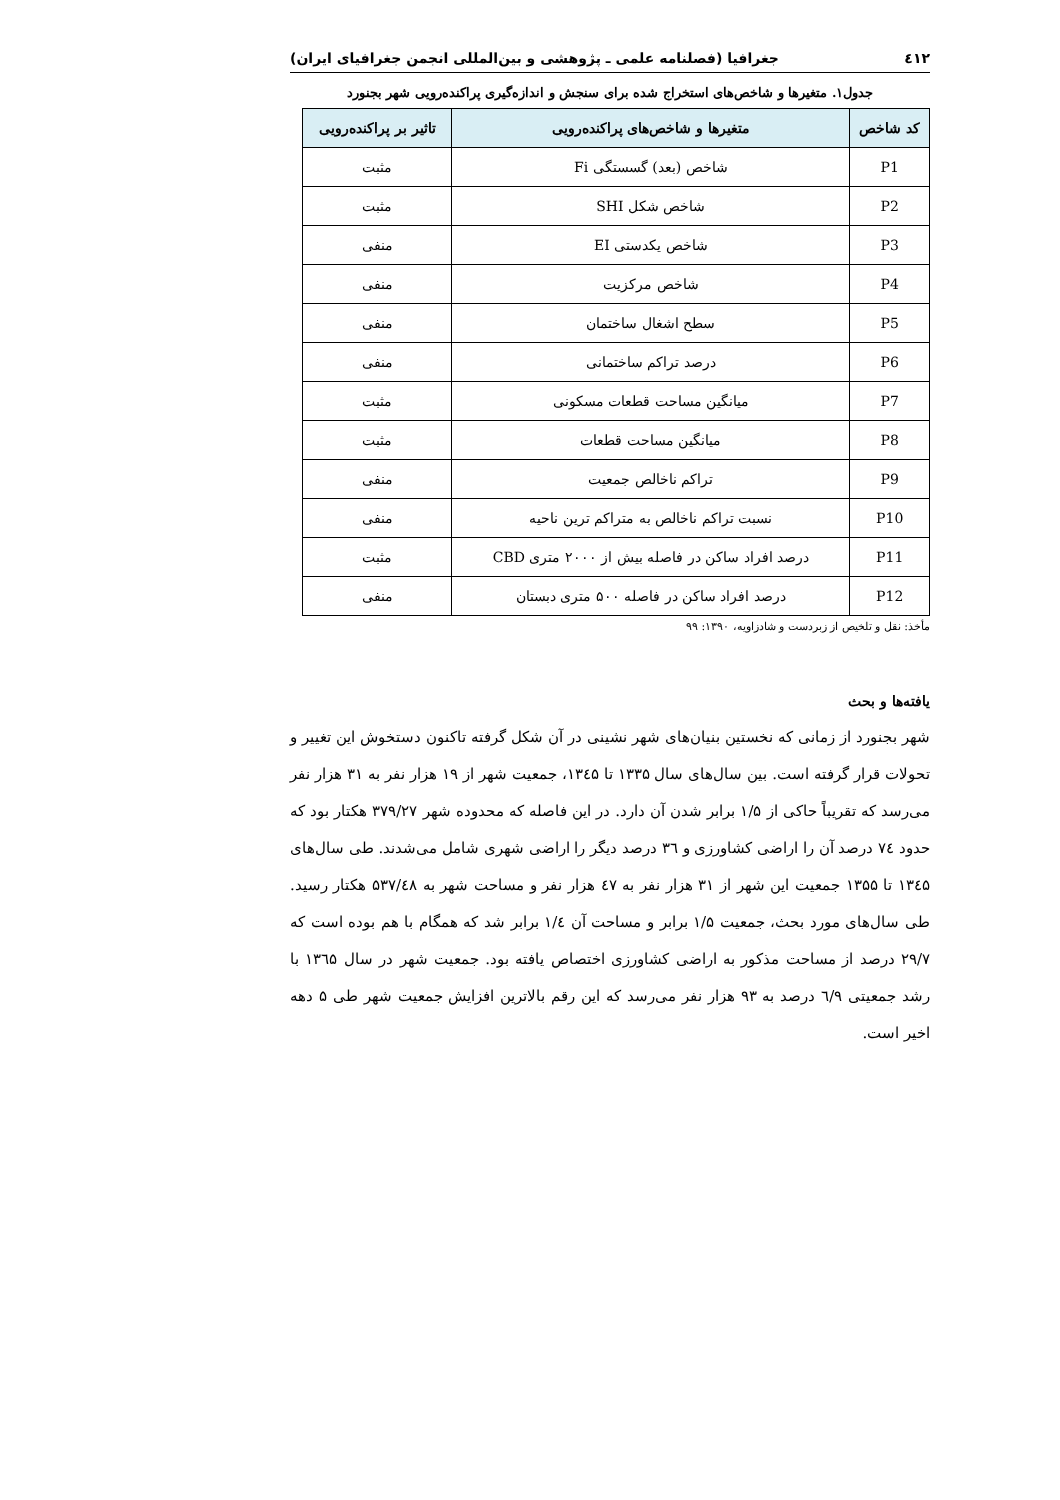٤١٢ جغرافیا (فصلنامه علمی ـ پژوهشی و بین‌المللی انجمن جغرافیای ایران)
جدول۱. متغیرها و شاخص‌های استخراج شده برای سنجش و اندازه‌گیری پراکنده‌رویی شهر بجنورد
| کد شاخص | متغیرها و شاخص‌های پراکنده‌رویی | تاثیر بر پراکنده‌رویی |
| --- | --- | --- |
| P1 | شاخص (بعد) گسستگی Fi | مثبت |
| P2 | شاخص شکل SHI | مثبت |
| P3 | شاخص یکدستی EI | منفی |
| P4 | شاخص مرکزیت | منفی |
| P5 | سطح اشغال ساختمان | منفی |
| P6 | درصد تراکم ساختمانی | منفی |
| P7 | میانگین مساحت قطعات مسکونی | مثبت |
| P8 | میانگین مساحت قطعات | مثبت |
| P9 | تراکم ناخالص جمعیت | منفی |
| P10 | نسبت تراکم ناخالص به متراکم ترین ناحیه | منفی |
| P11 | درصد افراد ساکن در فاصله بیش از ۲۰۰۰ متری CBD | مثبت |
| P12 | درصد افراد ساکن در فاصله ۵۰۰ متری دبستان | منفی |
مأخذ: نقل و تلخیص از زبردست و شادزاویه، ۱۳۹۰: ۹۹
یافته‌ها و بحث
شهر بجنورد از زمانی که نخستین بنیان‌های شهر نشینی در آن شکل گرفته تاکنون دستخوش این تغییر و تحولات قرار گرفته است. بین سال‌های سال ۱۳۳۵ تا ۱۳٤۵، جمعیت شهر از ۱۹ هزار نفر به ۳۱ هزار نفر می‌رسد که تقریباً حاکی از ۱/۵ برابر شدن آن دارد. در این فاصله که محدوده شهر ۳۷۹/۲۷ هکتار بود که حدود ۷٤ درصد آن را اراضی کشاورزی و ۳٦ درصد دیگر را اراضی شهری شامل می‌شدند. طی سال‌های ۱۳٤۵ تا ۱۳۵۵ جمعیت این شهر از ۳۱ هزار نفر به ٤۷ هزار نفر و مساحت شهر به ۵۳۷/٤۸ هکتار رسید. طی سال‌های مورد بحث، جمعیت ۱/۵ برابر و مساحت آن ۱/٤ برابر شد که همگام با هم بوده است که ۲۹/۷ درصد از مساحت مذکور به اراضی کشاورزی اختصاص یافته بود. جمعیت شهر در سال ۱۳٦۵ با رشد جمعیتی ٦/۹ درصد به ۹۳ هزار نفر می‌رسد که این رقم بالاترین افزایش جمعیت شهر طی ۵ دهه اخیر است.